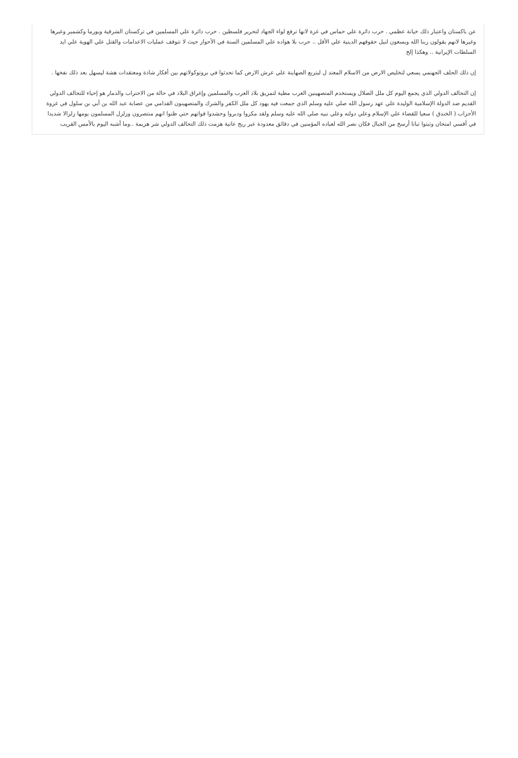عن باكستان واعتبار ذلك خيانة عظمي . حرب دائرة علي حماس في غزة لانها ترفع لواء الجهاد لتحرير فلسطين . حرب دائرة علي المسلمين في تركستان الشرقية وبورما وكشمير وغيرها وغيرها لانهم يقولون ربنا الله ويسعون لنيل حقوقهم الدينية علي الأقل .. حرب بلا هواده علي المسلمين السنة في الأحواز حيث لا تتوقف عمليات الاعدامات والقتل علي الهوية علي ايد السلطات الإيرانية .. وهكذا إلخ
إن ذلك الحلف الجهنمي يسعي لتخليص الارض من الاسلام المعتد ل ليتربع الصهاينة علي عرش الارض كما تحدثوا في بروتوكولاتهم بين أفكار شاذة ومعتقدات هشة ليسهل بعد ذلك نفخها .
إن التحالف الدولي الذي يجمع اليوم كل ملل الضلال ويستخدم المتصهينين العرب مطية لتمزيق بلاد العرب والمسلمين وإغراق البلاد في حالة من الاحتراب والدمار هو إحياء للتحالف الدولي القديم ضد الدولة الإسلامية الوليدة علي عهد رسول الله صلي عليه وسلم الذي جمعت فيه يهود كل ملل الكفر والشرك والمتصهينون القدامي من عصابة عبد الله بن أبي بن سلول في غزوة الأحزاب ( الخندق ) سعيا للقضاء علي الإسلام وعلي دولته وعلي نبيه صلي الله عليه وسلم ولقد مكروا ودبروا وحشدوا قواتهم حتي ظنوا انهم منتصرون وزلزل المسلمون يومها زلزالا شديدا في أقسي امتحان وثبتوا ثباتا أرسخ من الجبال فكان نصر الله لعباده المؤمنين في دقائق معدودة عبر ريح عاتية هزمت ذلك التحالف الدولي شر هزيمة ..وما أشبه اليوم بالأمس القريب